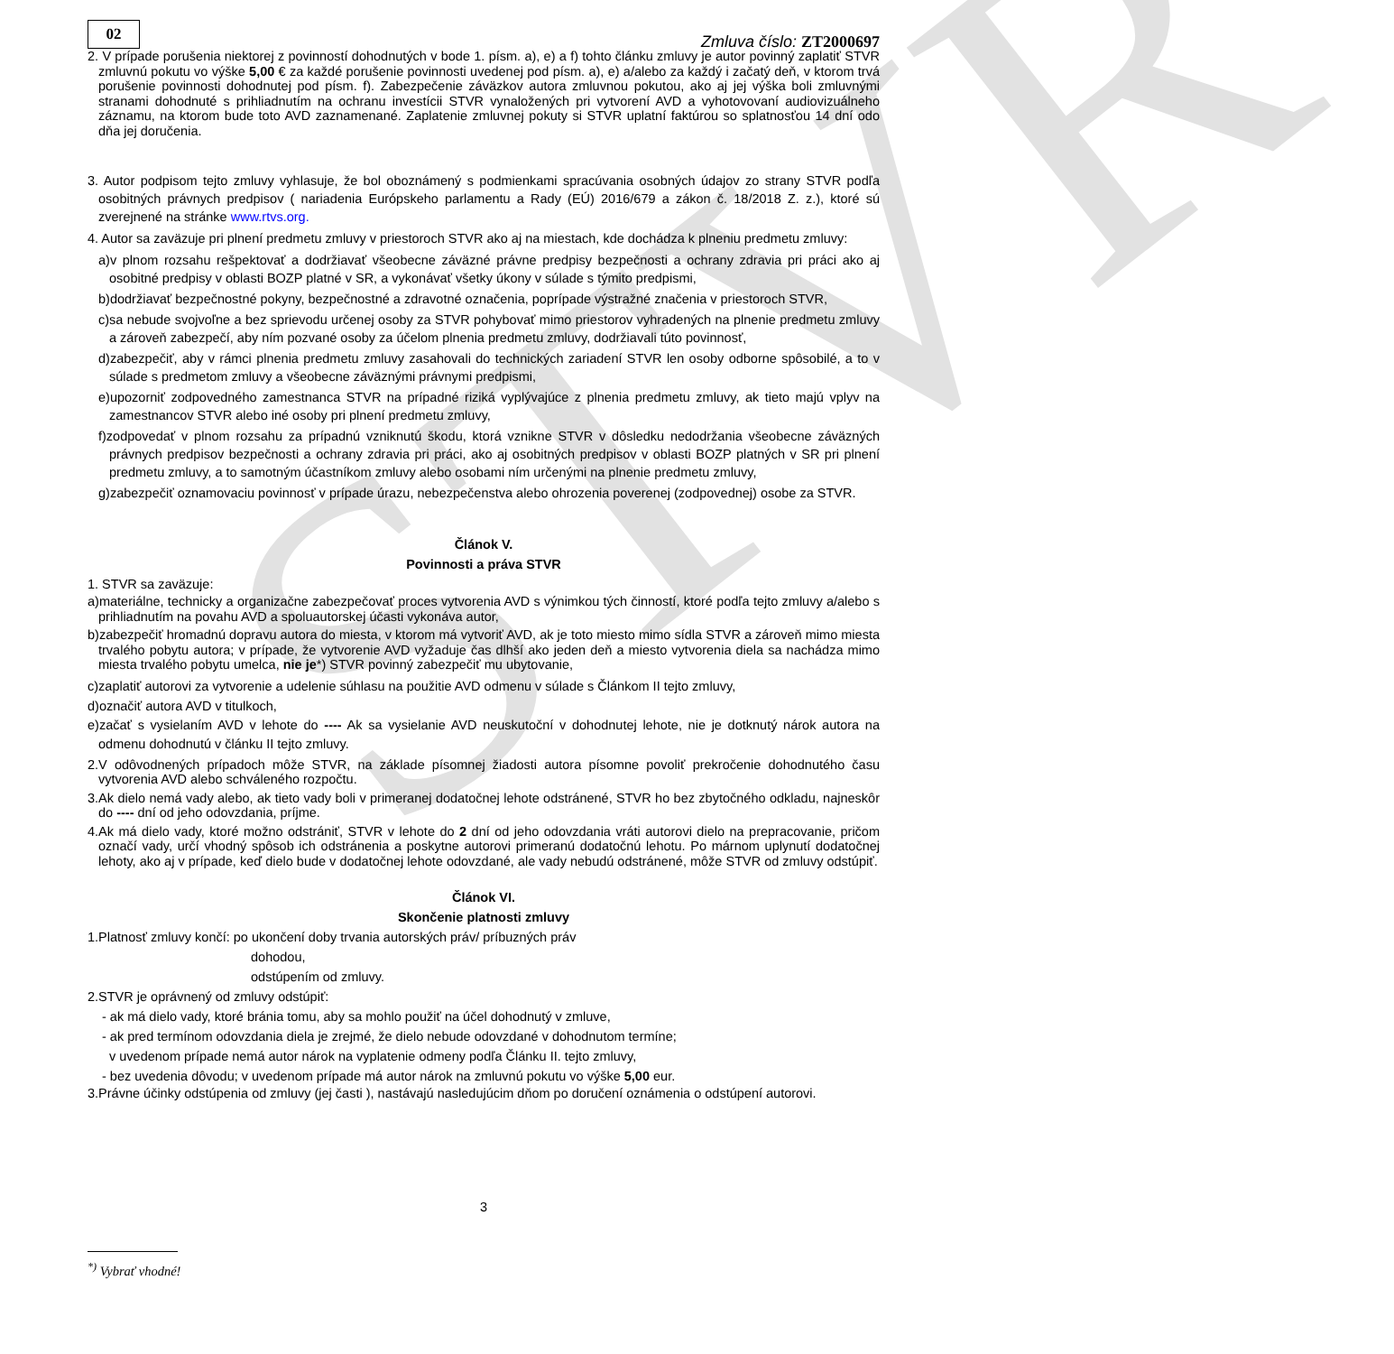STVR
02
Zmluva číslo: ZT2000697
2. V prípade porušenia niektorej z povinností dohodnutých v bode 1. písm. a), e) a f) tohto článku zmluvy je autor povinný zaplatiť STVR zmluvnú pokutu vo výške 5,00 € za každé porušenie povinnosti uvedenej pod písm. a), e) a/alebo za každý i začatý deň, v ktorom trvá porušenie povinnosti dohodnutej pod písm. f). Zabezpečenie záväzkov autora zmluvnou pokutou, ako aj jej výška boli zmluvnými stranami dohodnuté s prihliadnutím na ochranu investícii STVR vynaložených pri vytvorení AVD a vyhotovovaní audiovizuálneho záznamu, na ktorom bude toto AVD zaznamenané. Zaplatenie zmluvnej pokuty si STVR uplatní faktúrou so splatnosťou 14 dní odo dňa jej doručenia.
3. Autor podpisom tejto zmluvy vyhlasuje, že bol oboznámený s podmienkami spracúvania osobných údajov zo strany STVR podľa osobitných právnych predpisov ( nariadenia Európskeho parlamentu a Rady (EÚ) 2016/679 a zákon č. 18/2018 Z. z.), ktoré sú zverejnené na stránke www.rtvs.org.
4. Autor sa zaväzuje pri plnení predmetu zmluvy v priestoroch STVR ako aj na miestach, kde dochádza k plneniu predmetu zmluvy:
a)v plnom rozsahu rešpektovať a dodržiavať všeobecne záväzné právne predpisy bezpečnosti a ochrany zdravia pri práci ako aj osobitné predpisy v oblasti BOZP platné v SR, a vykonávať všetky úkony v súlade s týmito predpismi,
b)dodržiavať bezpečnostné pokyny, bezpečnostné a zdravotné označenia, poprípade výstražné značenia v priestoroch STVR,
c)sa nebude svojvoľne a bez sprievodu určenej osoby za STVR pohybovať mimo priestorov vyhradených na plnenie predmetu zmluvy a zároveň zabezpečí, aby ním pozvané osoby za účelom plnenia predmetu zmluvy, dodržiavali túto povinnosť,
d)zabezpečiť, aby v rámci plnenia predmetu zmluvy zasahovali do technických zariadení STVR len osoby odborne spôsobilé, a to v súlade s predmetom zmluvy a všeobecne záväznými právnymi predpismi,
e)upozorniť zodpovedného zamestnanca STVR na prípadné riziká vyplývajúce z plnenia predmetu zmluvy, ak tieto majú vplyv na zamestnancov STVR alebo iné osoby pri plnení predmetu zmluvy,
f)zodpovedať v plnom rozsahu za prípadnú vzniknutú škodu, ktorá vznikne STVR v dôsledku nedodržania všeobecne záväzných právnych predpisov bezpečnosti a ochrany zdravia pri práci, ako aj osobitných predpisov v oblasti BOZP platných v SR pri plnení predmetu zmluvy, a to samotným účastníkom zmluvy alebo osobami ním určenými na plnenie predmetu zmluvy,
g)zabezpečiť oznamovaciu povinnosť v prípade úrazu, nebezpečenstva alebo ohrozenia poverenej (zodpovednej) osobe za STVR.
Článok V.
Povinnosti a práva STVR
1. STVR sa zaväzuje:
a)materiálne, technicky a organizačne zabezpečovať proces vytvorenia AVD s výnimkou tých činností, ktoré podľa tejto zmluvy a/alebo s prihliadnutím na povahu AVD a spoluautorskej účasti vykonáva autor,
b)zabezpečiť hromadnú dopravu autora do miesta, v ktorom má vytvoriť AVD, ak je toto miesto mimo sídla STVR a zároveň mimo miesta trvalého pobytu autora; v prípade, že vytvorenie AVD vyžaduje čas dlhší ako jeden deň a miesto vytvorenia diela sa nachádza mimo miesta trvalého pobytu umelca, nie je*) STVR povinný zabezpečiť mu ubytovanie,
c)zaplatiť autorovi za vytvorenie a udelenie súhlasu na použitie AVD odmenu v súlade s Článkom II tejto zmluvy,
d)označiť autora AVD v titulkoch,
e)začať s vysielaním AVD v lehote do ---- Ak sa vysielanie AVD neuskutoční v dohodnutej lehote, nie je dotknutý nárok autora na odmenu dohodnutú v článku II tejto zmluvy.
2.V odôvodnených prípadoch môže STVR, na základe písomnej žiadosti autora písomne povoliť prekročenie dohodnutého času vytvorenia AVD alebo schváleného rozpočtu.
3.Ak dielo nemá vady alebo, ak tieto vady boli v primeranej dodatočnej lehote odstránené, STVR ho bez zbytočného odkladu, najneskôr do ---- dní od jeho odovzdania, príjme.
4.Ak má dielo vady, ktoré možno odstrániť, STVR v lehote do 2 dní od jeho odovzdania vráti autorovi dielo na prepracovanie, pričom označí vady, určí vhodný spôsob ich odstránenia a poskytne autorovi primeranú dodatočnú lehotu. Po márnom uplynutí dodatočnej lehoty, ako aj v prípade, keď dielo bude v dodatočnej lehote odovzdané, ale vady nebudú odstránené, môže STVR od zmluvy odstúpiť.
Článok VI.
Skončenie platnosti zmluvy
1.Platnosť zmluvy končí: po ukončení doby trvania autorských práv/ príbuzných práv
dohodou,
odstúpením od zmluvy.
2.STVR je oprávnený od zmluvy odstúpiť:
- ak má dielo vady, ktoré bránia tomu, aby sa mohlo použiť na účel dohodnutý v zmluve,
- ak pred termínom odovzdania diela je zrejmé, že dielo nebude odovzdané v dohodnutom termíne;
v uvedenom prípade nemá autor nárok na vyplatenie odmeny podľa Článku II. tejto zmluvy,
- bez uvedenia dôvodu; v uvedenom prípade má autor nárok na zmluvnú pokutu vo výške 5,00 eur.
3.Právne účinky odstúpenia od zmluvy (jej časti ), nastávajú nasledujúcim dňom po doručení oznámenia o odstúpení autorovi.
3
<sup>*)</sup> Vybrať vhodné!